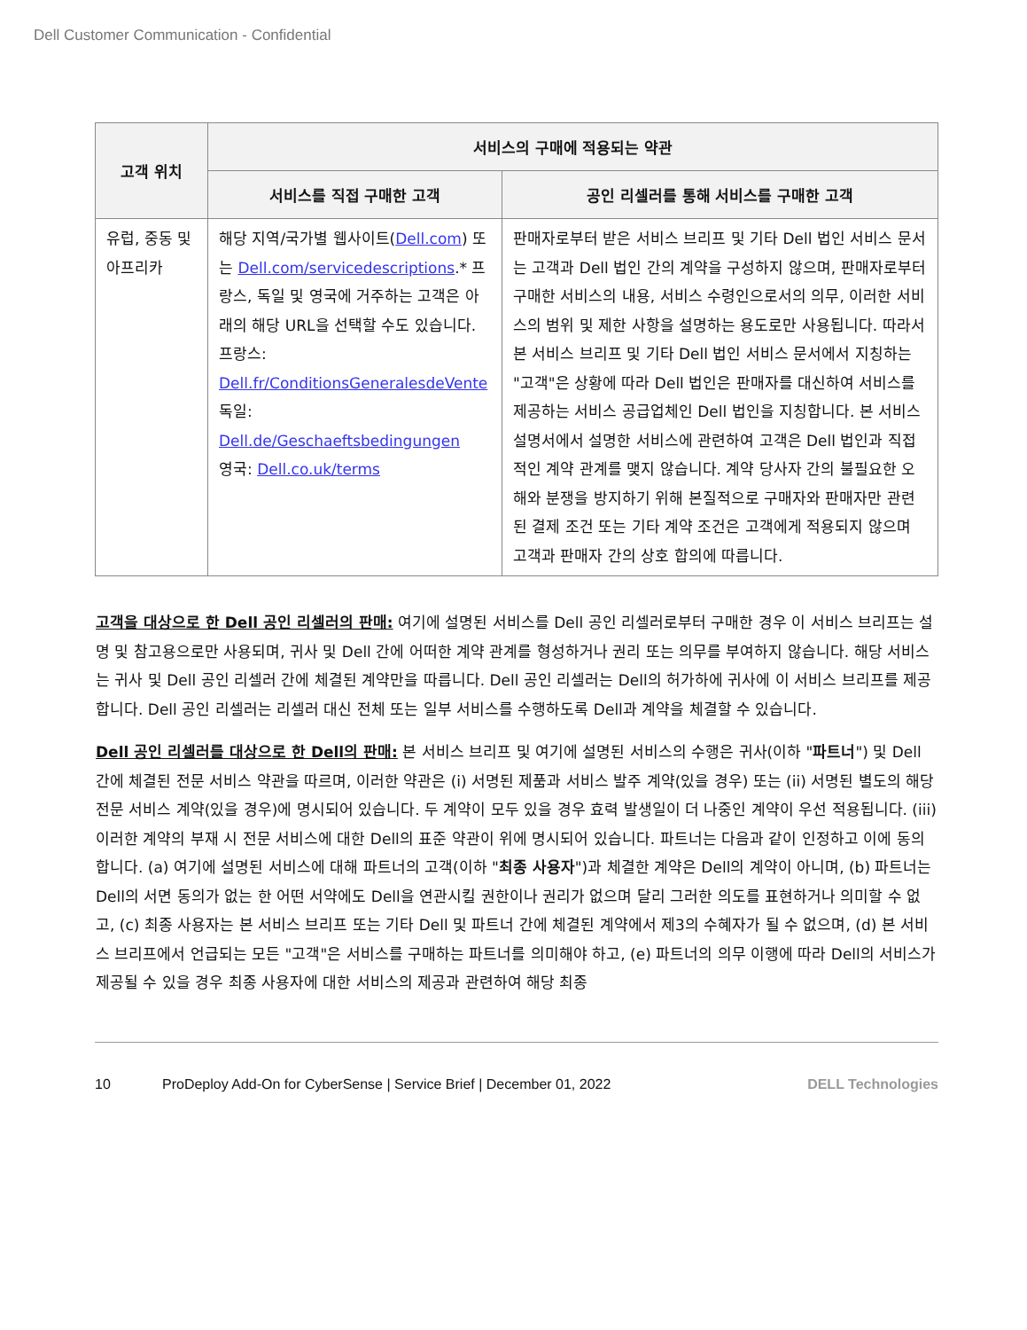Dell Customer Communication - Confidential
| 고객 위치 | 서비스의 구매에 적용되는 약관 | |
| --- | --- | --- |
| | 서비스를 직접 구매한 고객 | 공인 리셀러를 통해 서비스를 구매한 고객 |
| 유럽, 중동 및 아프리카 | 해당 지역/국가별 웹사이트( Dell.com ) 또는 Dell.com/servicedescriptions .* 프랑스, 독일 및 영국에 거주하는 고객은 아래의 해당 URL을 선택할 수도 있습니다. 프랑스: Dell.fr/ConditionsGeneralesdeVente 독일: Dell.de/Geschaeftsbedingungen 영국: Dell.co.uk/terms | 판매자로부터 받은 서비스 브리프 및 기타 Dell 법인 서비스 문서는 고객과 Dell 법인 간의 계약을 구성하지 않으며, 판매자로부터 구매한 서비스의 내용, 서비스 수령인으로서의 의무, 이러한 서비스의 범위 및 제한 사항을 설명하는 용도로만 사용됩니다. 따라서 본 서비스 브리프 및 기타 Dell 법인 서비스 문서에서 지칭하는 "고객"은 상황에 따라 Dell 법인은 판매자를 대신하여 서비스를 제공하는 서비스 공급업체인 Dell 법인을 지칭합니다. 본 서비스 설명서에서 설명한 서비스에 관련하여 고객은 Dell 법인과 직접적인 계약 관계를 맺지 않습니다. 계약 당사자 간의 불필요한 오해와 분쟁을 방지하기 위해 본질적으로 구매자와 판매자만 관련된 결제 조건 또는 기타 계약 조건은 고객에게 적용되지 않으며 고객과 판매자 간의 상호 합의에 따릅니다. |
고객을 대상으로 한 Dell 공인 리셀러의 판매: 여기에 설명된 서비스를 Dell 공인 리셀러로부터 구매한 경우 이 서비스 브리프는 설명 및 참고용으로만 사용되며, 귀사 및 Dell 간에 어떠한 계약 관계를 형성하거나 권리 또는 의무를 부여하지 않습니다. 해당 서비스는 귀사 및 Dell 공인 리셀러 간에 체결된 계약만을 따릅니다. Dell 공인 리셀러는 Dell의 허가하에 귀사에 이 서비스 브리프를 제공합니다. Dell 공인 리셀러는 리셀러 대신 전체 또는 일부 서비스를 수행하도록 Dell과 계약을 체결할 수 있습니다.
Dell 공인 리셀러를 대상으로 한 Dell의 판매: 본 서비스 브리프 및 여기에 설명된 서비스의 수행은 귀사(이하 "파트너") 및 Dell 간에 체결된 전문 서비스 약관을 따르며, 이러한 약관은 (i) 서명된 제품과 서비스 발주 계약(있을 경우) 또는 (ii) 서명된 별도의 해당 전문 서비스 계약(있을 경우)에 명시되어 있습니다. 두 계약이 모두 있을 경우 효력 발생일이 더 나중인 계약이 우선 적용됩니다. (iii) 이러한 계약의 부재 시 전문 서비스에 대한 Dell의 표준 약관이 위에 명시되어 있습니다. 파트너는 다음과 같이 인정하고 이에 동의합니다. (a) 여기에 설명된 서비스에 대해 파트너의 고객(이하 "최종 사용자")과 체결한 계약은 Dell의 계약이 아니며, (b) 파트너는 Dell의 서면 동의가 없는 한 어떤 서약에도 Dell을 연관시킬 권한이나 권리가 없으며 달리 그러한 의도를 표현하거나 의미할 수 없고, (c) 최종 사용자는 본 서비스 브리프 또는 기타 Dell 및 파트너 간에 체결된 계약에서 제3의 수혜자가 될 수 없으며, (d) 본 서비스 브리프에서 언급되는 모든 "고객"은 서비스를 구매하는 파트너를 의미해야 하고, (e) 파트너의 의무 이행에 따라 Dell의 서비스가 제공될 수 있을 경우 최종 사용자에 대한 서비스의 제공과 관련하여 해당 최종
10 ProDeploy Add-On for CyberSense | Service Brief | December 01, 2022 DELL Technologies